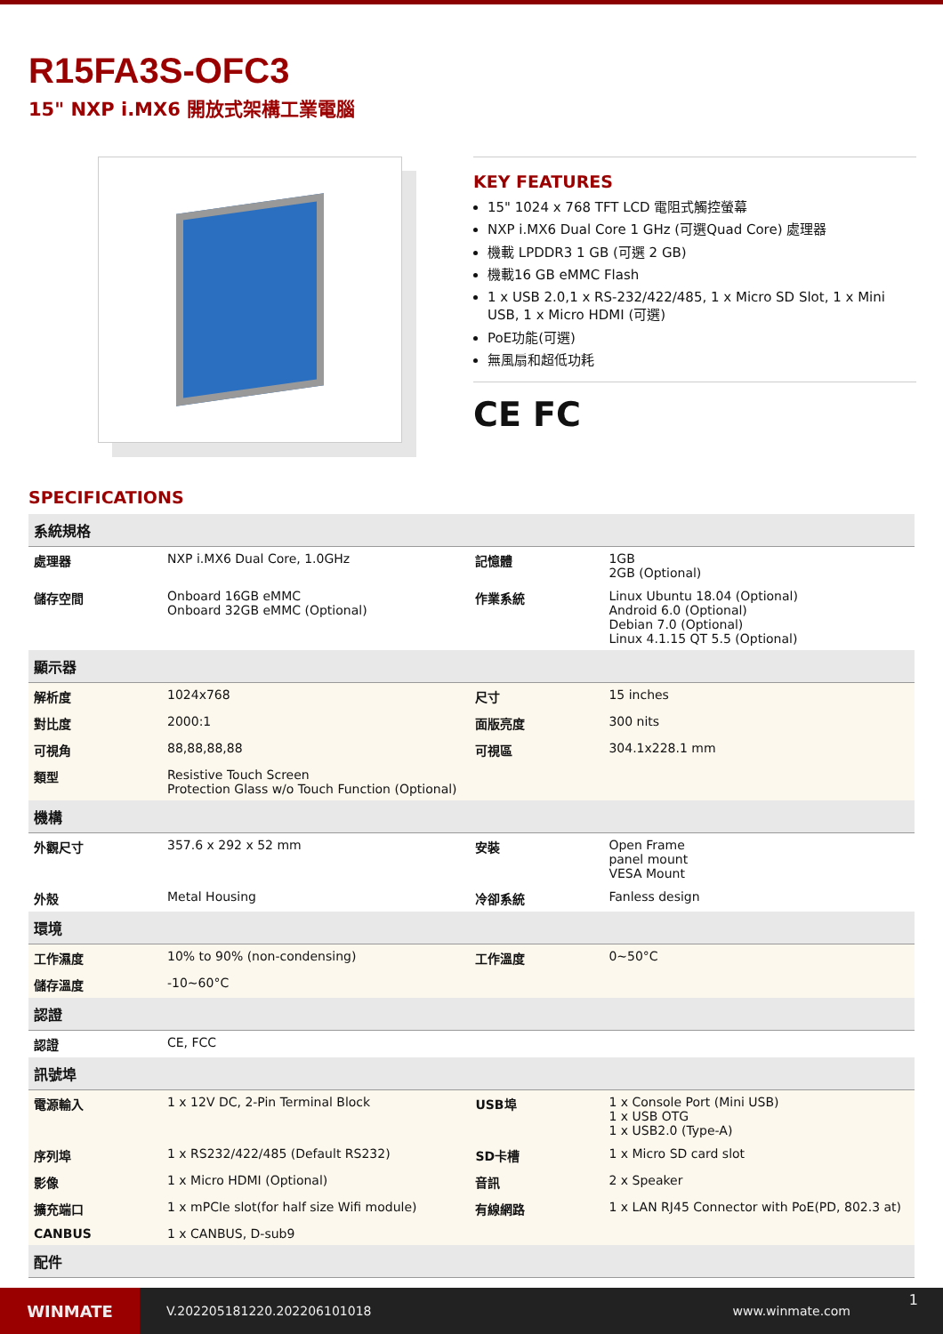R15FA3S-OFC3
15" NXP i.MX6 開放式架構工業電腦
KEY FEATURES
15" 1024 x 768 TFT LCD 電阻式觸控螢幕
NXP i.MX6 Dual Core 1 GHz (可選Quad Core) 處理器
機載 LPDDR3 1 GB (可選 2 GB)
機載16 GB eMMC Flash
1 x USB 2.0,1 x RS-232/422/485, 1 x Micro SD Slot, 1 x Mini USB, 1 x Micro HDMI (可選)
PoE功能(可選)
無風扇和超低功耗
CE FC
SPECIFICATIONS
| 系統規格 | | | |
| --- | --- | --- | --- |
| 處理器 | NXP i.MX6 Dual Core, 1.0GHz | 記憶體 | 1GB 2GB (Optional) |
| 儲存空間 | Onboard 16GB eMMC Onboard 32GB eMMC (Optional) | 作業系統 | Linux Ubuntu 18.04 (Optional) Android 6.0 (Optional) Debian 7.0 (Optional) Linux 4.1.15 QT 5.5 (Optional) |
| 顯示器 | | | |
| 解析度 | 1024x768 | 尺寸 | 15 inches |
| 對比度 | 2000:1 | 面版亮度 | 300 nits |
| 可視角 | 88,88,88,88 | 可視區 | 304.1x228.1 mm |
| 類型 | Resistive Touch Screen Protection Glass w/o Touch Function (Optional) | | |
| 機構 | | | |
| 外觀尺寸 | 357.6 x 292 x 52 mm | 安裝 | Open Frame panel mount VESA Mount |
| 外殼 | Metal Housing | 冷卻系統 | Fanless design |
| 環境 | | | |
| 工作濕度 | 10% to 90% (non-condensing) | 工作溫度 | 0~50°C |
| 儲存溫度 | -10~60°C | | |
| 認證 | | | |
| 認證 | CE, FCC | | |
| 訊號埠 | | | |
| 電源輸入 | 1 x 12V DC, 2-Pin Terminal Block | USB埠 | 1 x Console Port (Mini USB) 1 x USB OTG 1 x USB2.0 (Type-A) |
| 序列埠 | 1 x RS232/422/485 (Default RS232) | SD卡槽 | 1 x Micro SD card slot |
| 影像 | 1 x Micro HDMI (Optional) | 音訊 | 2 x Speaker |
| 擴充端口 | 1 x mPCIe slot(for half size Wifi module) | 有線網路 | 1 x LAN RJ45 Connector with PoE(PD, 802.3 at) |
| CANBUS | 1 x CANBUS, D-sub9 | | |
| 配件 | | | |
WINMATE
V.202205181220.202206101018 www.winmate.com
1